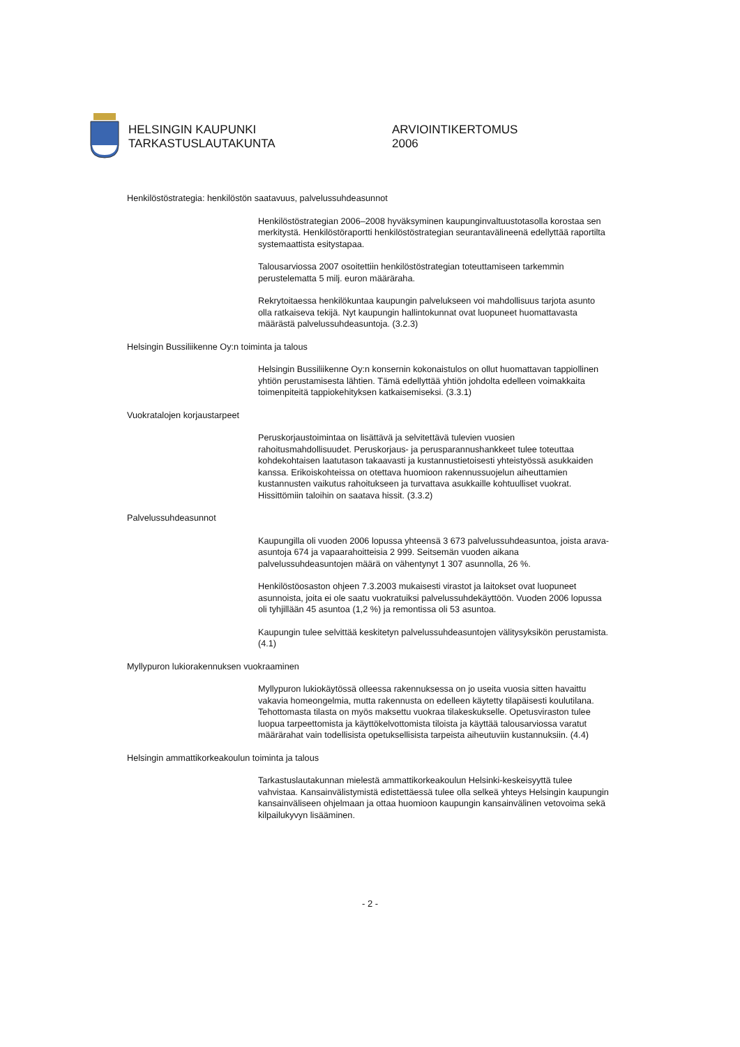HELSINGIN KAUPUNKI
TARKASTUSLAUTAKUNTA
ARVIOINTIKERTOMUS
2006
Henkilöstöstrategia: henkilöstön saatavuus, palvelussuhdeasunnot
Henkilöstöstrategian 2006–2008 hyväksyminen kaupunginvaltuustotasolla korostaa sen merkitystä. Henkilöstöraportti henkilöstöstrategian seurantavälineenä edellyttää raportilta systemaattista esitystapaa.
Talousarviossa 2007 osoitettiin henkilöstöstrategian toteuttamiseen tarkemmin perustelematta 5 milj. euron määräraha.
Rekrytoitaessa henkilökuntaa kaupungin palvelukseen voi mahdollisuus tarjota asunto olla ratkaiseva tekijä. Nyt kaupungin hallintokunnat ovat luopuneet huomattavasta määrästä palvelussuhdeasuntoja. (3.2.3)
Helsingin Bussiliikenne Oy:n toiminta ja talous
Helsingin Bussiliikenne Oy:n konsernin kokonaistulos on ollut huomattavan tappiollinen yhtiön perustamisesta lähtien. Tämä edellyttää yhtiön johdolta edelleen voimakkaita toimenpiteitä tappiokehityksen katkaisemiseksi. (3.3.1)
Vuokratalojen korjaustarpeet
Peruskorjaustoimintaa on lisättävä ja selvitettävä tulevien vuosien rahoitusmahdollisuudet. Peruskorjaus- ja perusparannushankkeet tulee toteuttaa kohdekohtaisen laatutason takaavasti ja kustannustietoisesti yhteistyössä asukkaiden kanssa. Erikoiskohteissa on otettava huomioon rakennussuojelun aiheuttamien kustannusten vaikutus rahoitukseen ja turvattava asukkaille kohtuulliset vuokrat. Hissittömiin taloihin on saatava hissit. (3.3.2)
Palvelussuhdeasunnot
Kaupungilla oli vuoden 2006 lopussa yhteensä 3 673 palvelussuhdeasuntoa, joista arava-asuntoja 674 ja vapaarahoitteisia 2 999. Seitsemän vuoden aikana palvelussuhdeasuntojen määrä on vähentynyt 1 307 asunnolla, 26 %.
Henkilöstöosaston ohjeen 7.3.2003 mukaisesti virastot ja laitokset ovat luopuneet asunnoista, joita ei ole saatu vuokratuiksi palvelussuhdekäyttöön. Vuoden 2006 lopussa oli tyhjillään 45 asuntoa (1,2 %) ja remontissa oli 53 asuntoa.
Kaupungin tulee selvittää keskitetyn palvelussuhdeasuntojen välitysyksikön perustamista. (4.1)
Myllypuron lukiorakennuksen vuokraaminen
Myllypuron lukiokäytössä olleessa rakennuksessa on jo useita vuosia sitten havaittu vakavia homeongelmia, mutta rakennusta on edelleen käytetty tilapäisesti koulutilana. Tehottomasta tilasta on myös maksettu vuokraa tilakeskukselle. Opetusviraston tulee luopua tarpeettomista ja käyttökelvottomista tiloista ja käyttää talousarviossa varatut määrärahat vain todellisista opetuksellisista tarpeista aiheutuviin kustannuksiin. (4.4)
Helsingin ammattikorkeakoulun toiminta ja talous
Tarkastuslautakunnan mielestä ammattikorkeakoulun Helsinki-keskeisyyttä tulee vahvistaa. Kansainvälistymistä edistettäessä tulee olla selkeä yhteys Helsingin kaupungin kansainväliseen ohjelmaan ja ottaa huomioon kaupungin kansainvälinen vetovoima sekä kilpailukyvyn lisääminen.
- 2 -